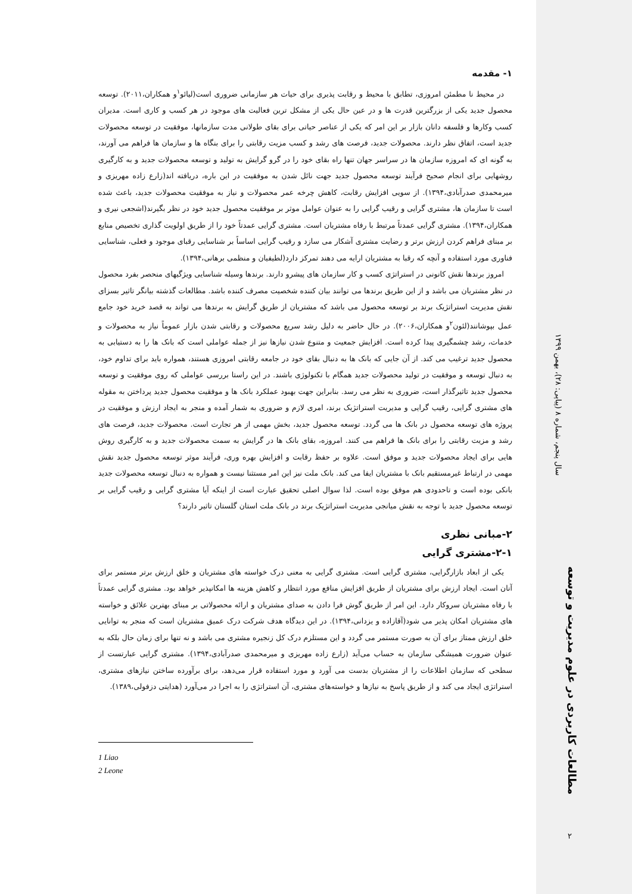۱- مقدمه
در محیط نا مطمئن امروزی، تطابق با محیط و رقابت پذیری برای حیات هر سازمانی ضروری است(لیائو<sup>۱</sup>و همکاران،۲۰۱۱). توسعه محصول جدید یکی از بزرگترین قدرت ها و در عین حال یکی از مشکل ترین فعالیت های موجود در هر کسب و کاری است. مدیران کسب وکارها و فلسفه دانان بازار بر این امر که یکی از عناصر حیاتی برای بقای طولانی مدت سازمانها، موفقیت در توسعه محصولات جدید است، اتفاق نظر دارند. محصولات جدید، فرصت های رشد و کسب مزیت رقابتی را برای بنگاه ها و سازمان ها فراهم می آورند، به گونه ای که امروزه سازمان ها در سراسر جهان تنها راه بقای خود را در گرو گرایش به تولید و توسعه محصولات جدید و به کارگیری روشهایی برای انجام صحیح فرآیند توسعه محصول جدید جهت نائل شدن به موفقیت در این باره، دریافته اند(زارع زاده مهریزی و میرمحمدی صدرآبادی،۱۳۹۴). از سویی افزایش رقابت، کاهش چرخه عمر محصولات و نیاز به موفقیت محصولات جدید، باعث شده است تا سازمان ها، مشتری گرایی و رقیب گرایی را به عنوان عوامل موثر بر موفقیت محصول جدید خود در نظر بگیرند(اشجعی نیری و همکاران،۱۳۹۴). مشتری گرایی عمدتاً مرتبط با رفاه مشتریان است. مشتری گرایی عمدتاً خود را از طریق اولویت گذاری تخصیص منابع بر مبنای فراهم کردن ارزش برتر و رضایت مشتری آشکار می سازد و رقیب گرایی اساساً بر شناسایی رقبای موجود و فعلی، شناسایی فناوری مورد استفاده و آنچه که رقبا به مشتریان ارایه می دهند تمرکز دارد(لطیفیان و منظمی برهانی،۱۳۹۴).
امروز برندها نقش کانونی در استراتژی کسب و کار سازمان های پیشرو دارند. برندها وسیله شناسایی ویژگیهای منحصر بفرد محصول در نظر مشتریان می باشد و از این طریق برندها می توانند بیان کننده شخصیت مصرف کننده باشد. مطالعات گذشته بیانگر تاثیر بسزای نقش مدیریت استراتژیک برند بر توسعه محصول می باشد که مشتریان از طریق گرایش به برندها می تواند به قصد خرید خود جامع عمل بپوشانند(لئون<sup>۲</sup>و همکاران،۲۰۰۶). در حال حاضر به دلیل رشد سریع محصولات و رقابتی شدن بازار عموماً نیاز به محصولات و خدمات، رشد چشمگیری پیدا کرده است. افزایش جمعیت و متنوع شدن نیازها نیز از جمله عواملی است که بانک ها را به دستیابی به محصول جدید ترغیب می کند. از آن جایی که بانک ها به دنبال بقای خود در جامعه رقابتی امروزی هستند، همواره باید برای تداوم خود، به دنبال توسعه و موفقیت در تولید محصولات جدید همگام با تکنولوژی باشند. در این راستا بررسی عواملی که روی موفقیت و توسعه محصول جدید تاثیرگذار است، ضروری به نظر می رسد. بنابراین جهت بهبود عملکرد بانک ها و موفقیت محصول جدید پرداختن به مقوله های مشتری گرایی، رقیب گرایی و مدیریت استراتژیک برند، امری لازم و ضروری به شمار آمده و منجر به ایجاد ارزش و موفقیت در پروژه های توسعه محصول در بانک ها می گردد. توسعه محصول جدید، بخش مهمی از هر تجارت است. محصولات جدید، فرصت های رشد و مزیت رقابتی را برای بانک ها فراهم می کنند. امروزه، بقای بانک ها در گرایش به سمت محصولات جدید و به کارگیری روش هایی برای ایجاد محصولات جدید و موفق است. علاوه بر حفظ رقابت و افزایش بهره وری، فرآیند موثر توسعه محصول جدید نقش مهمی در ارتباط غیرمستقیم بانک با مشتریان ایفا می کند. بانک ملت نیز این امر مستثنا نیست و همواره به دنبال توسعه محصولات جدید بانکی بوده است و تاحدودی هم موفق بوده است. لذا سوال اصلی تحقیق عبارت است از اینکه آیا مشتری گرایی و رقیب گرایی بر توسعه محصول جدید با توجه به نقش میانجی مدیریت استراتژیک برند در بانک ملت استان گلستان تاثیر دارند؟
۲-مبانی نظری
۲-۱-مشتری گرایی
یکی از ابعاد بازارگرایی، مشتری گرایی است. مشتری گرایی به معنی درک خواسته های مشتریان و خلق ارزش برتر مستمر برای آنان است. ایجاد ارزش برای مشتریان از طریق افزایش منافع مورد انتظار و کاهش هزینه ها امکانپذیر خواهد بود. مشتری گرایی عمدتاً با رفاه مشتریان سروکار دارد. این امر از طریق گوش فرا دادن به صدای مشتریان و ارائه محصولاتی بر مبنای بهترین علائق و خواسته های مشتریان امکان پذیر می شود(آقازاده و یزدانی،۱۳۹۴). در این دیدگاه هدف شرکت درک عمیق مشتریان است که منجر به توانایی خلق ارزش ممتاز برای آن به صورت مستمر می گردد و این مستلزم درک کل زنجیره مشتری می باشد و نه تنها برای زمان حال بلکه به عنوان ضرورت همیشگی سازمان به حساب می‌آید (زارع زاده مهریزی و میرمحمدی صدرآبادی،۱۳۹۴). مشتری گرایی عبارتست از سطحی که سازمان اطلاعات را از مشتریان بدست می آورد و مورد استفاده قرار می‌دهد، برای برآورده ساختن نیازهای مشتری، استراتژی ایجاد می کند و از طریق پاسخ به نیازها و خواسته‌های مشتری، آن استراتژی را به اجرا در می‌آورد (هدایتی دزفولی،۱۳۸۹).
1 Liao
2 Leone
سال پنجم، شماره ۸ (پیاپی: ۲۸)، بهمن ۱۳۹۹
مطالعات کاربردی در علوم مدیریت و توسعه
۲